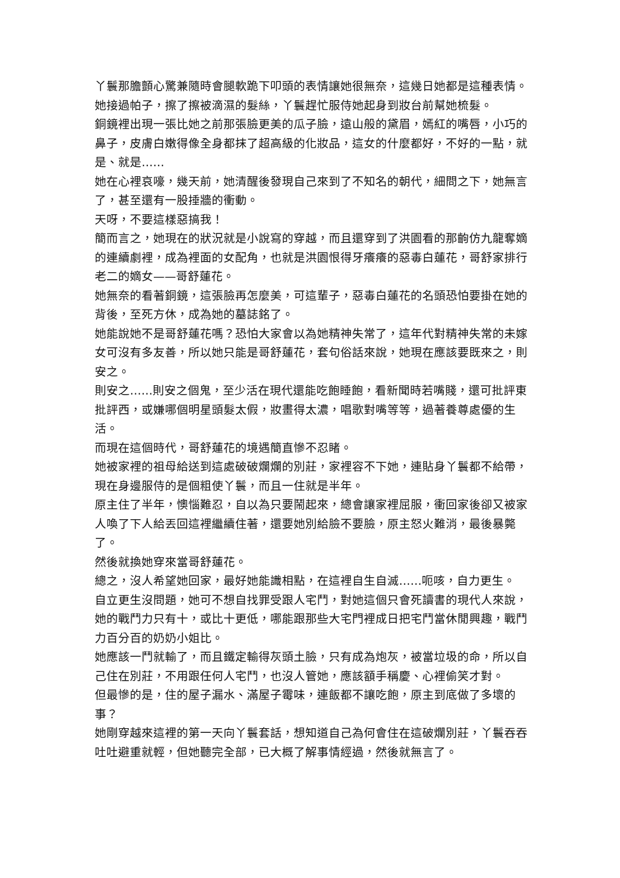丫鬟那膽顫心驚兼隨時會腿軟跪下叩頭的表情讓她很無奈，這幾日她都是這種表情。
她接過帕子，擦了擦被滴濕的髮絲，丫鬟趕忙服侍她起身到妝台前幫她梳髮。
銅鏡裡出現一張比她之前那張臉更美的瓜子臉，遠山般的黛眉，嫣紅的嘴唇，小巧的鼻子，皮膚白嫩得像全身都抹了超高級的化妝品，這女的什麼都好，不好的一點，就是、就是……
她在心裡哀嚎，幾天前，她清醒後發現自己來到了不知名的朝代，細問之下，她無言了，甚至還有一股捶牆的衝動。
天呀，不要這樣惡搞我！
簡而言之，她現在的狀況就是小說寫的穿越，而且還穿到了洪園看的那齣仿九龍奪嫡的連續劇裡，成為裡面的女配角，也就是洪園恨得牙癢癢的惡毒白蓮花，哥舒家排行老二的嫡女——哥舒蓮花。
她無奈的看著銅鏡，這張臉再怎麼美，可這輩子，惡毒白蓮花的名頭恐怕要掛在她的背後，至死方休，成為她的墓誌銘了。
她能說她不是哥舒蓮花嗎？恐怕大家會以為她精神失常了，這年代對精神失常的未嫁女可沒有多友善，所以她只能是哥舒蓮花，套句俗話來說，她現在應該要既來之，則安之。
則安之……則安之個鬼，至少活在現代還能吃飽睡飽，看新聞時若嘴賤，還可批評東批評西，或嫌哪個明星頭髮太假，妝畫得太濃，唱歌對嘴等等，過著養尊處優的生活。
而現在這個時代，哥舒蓮花的境遇簡直慘不忍睹。
她被家裡的祖母給送到這處破破爛爛的別莊，家裡容不下她，連貼身丫鬟都不給帶，現在身邊服侍的是個粗使丫鬟，而且一住就是半年。
原主住了半年，懊惱難忍，自以為只要鬧起來，總會讓家裡屈服，衝回家後卻又被家人喚了下人給丟回這裡繼續住著，還要她別給臉不要臉，原主怒火難消，最後暴斃了。
然後就換她穿來當哥舒蓮花。
總之，沒人希望她回家，最好她能識相點，在這裡自生自滅……呃咳，自力更生。
自立更生沒問題，她可不想自找罪受跟人宅鬥，對她這個只會死讀書的現代人來說，她的戰鬥力只有十，或比十更低，哪能跟那些大宅門裡成日把宅鬥當休閒興趣，戰鬥力百分百的奶奶小姐比。
她應該一鬥就輸了，而且鐵定輸得灰頭土臉，只有成為炮灰，被當垃圾的命，所以自己住在別莊，不用跟任何人宅鬥，也沒人管她，應該額手稱慶、心裡偷笑才對。
但最慘的是，住的屋子漏水、滿屋子霉味，連飯都不讓吃飽，原主到底做了多壞的事？
她剛穿越來這裡的第一天向丫鬟套話，想知道自己為何會住在這破爛別莊，丫鬟吞吞吐吐避重就輕，但她聽完全部，已大概了解事情經過，然後就無言了。